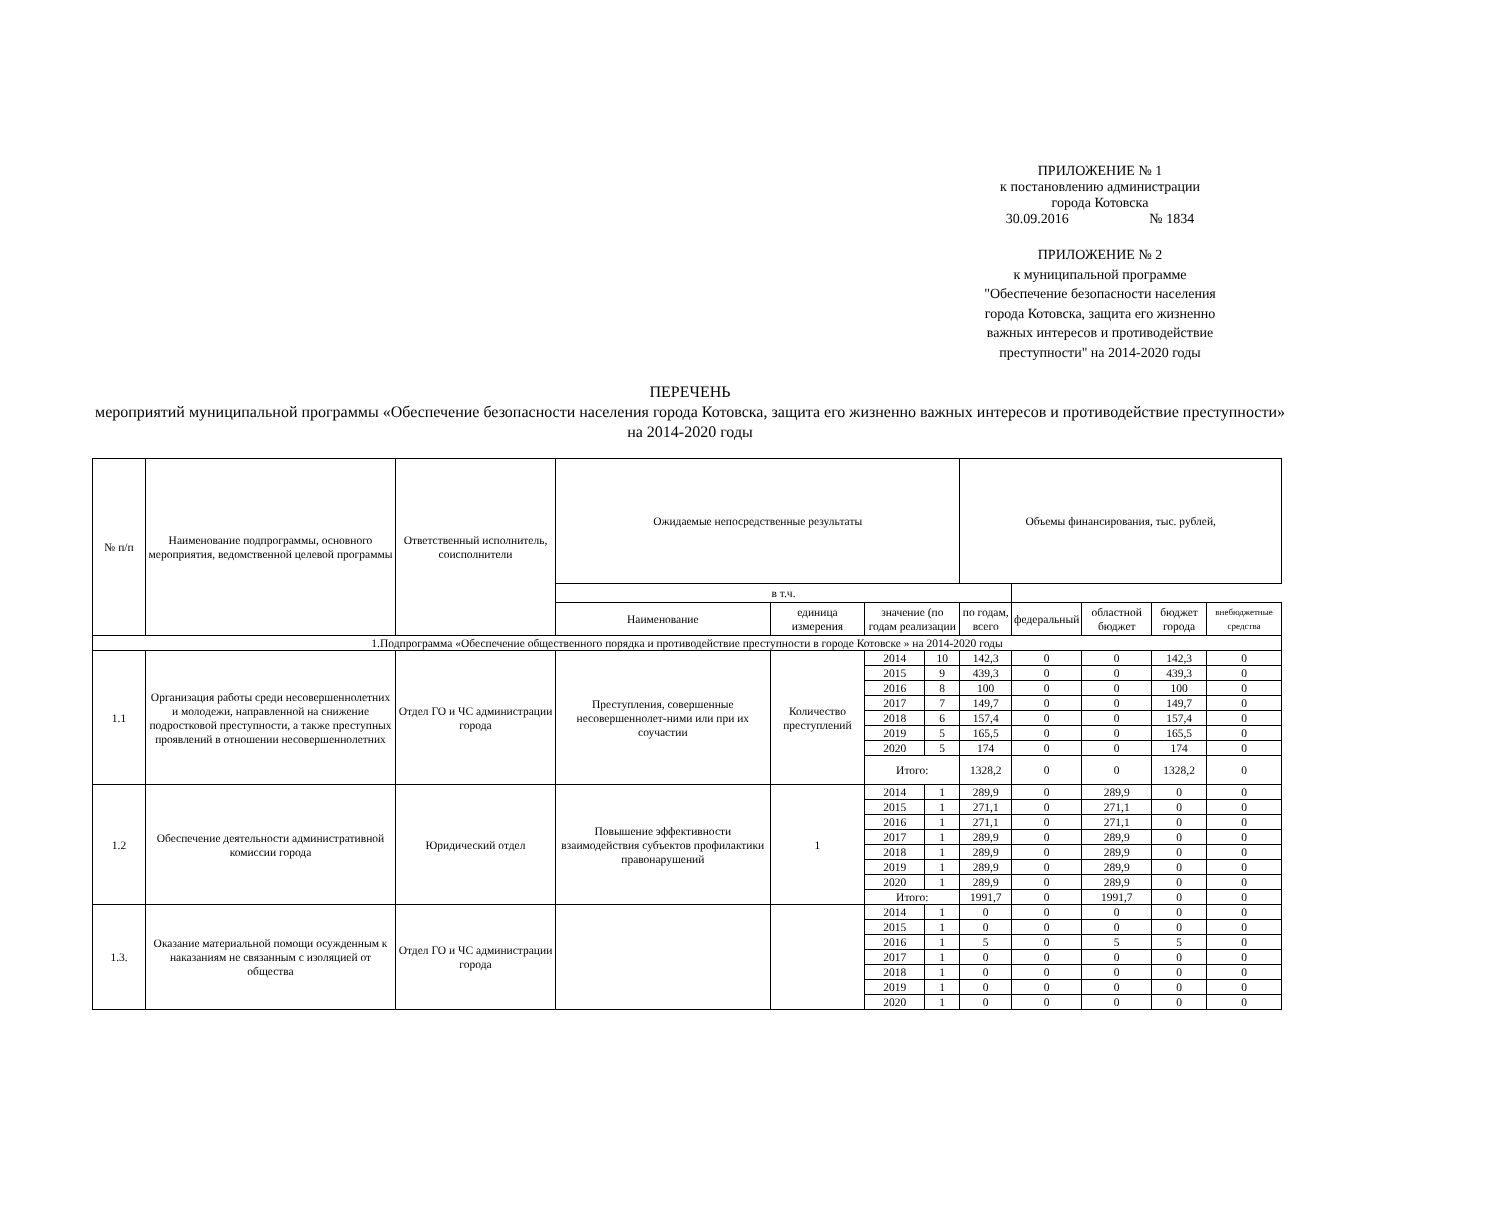ПРИЛОЖЕНИЕ № 1
к постановлению администрации
города Котовска
30.09.2016 № 1834
ПРИЛОЖЕНИЕ № 2
к муниципальной программе
"Обеспечение безопасности населения города Котовска, защита его жизненно важных интересов и противодействие преступности" на 2014-2020 годы
ПЕРЕЧЕНЬ
мероприятий муниципальной программы «Обеспечение безопасности населения города Котовска, защита его жизненно важных интересов и противодействие преступности» на 2014-2020 годы
| № п/п | Наименование подпрограммы, основного мероприятия, ведомственной целевой программы | Ответственный исполнитель, соисполнители | Ожидаемые непосредственные результаты | | | | Объемы финансирования, тыс. рублей, | | | | |
| --- | --- | --- | --- | --- | --- | --- | --- | --- | --- | --- | --- |
| | | | | | | | в т.ч. | | | | |
| | | | Наименование | единица измерения | значение (по годам реализации | | по годам, всего | федеральный | областной бюджет | бюджет города | внебюджетные средства |
| 1.Подпрограмма «Обеспечение общественного порядка и противодействие преступности в городе Котовске » на 2014-2020 годы | | | | | | | | | | | |
| 1.1 | Организация работы среди несовершеннолетних и молодежи, направленной на снижение подростковой преступности, а также преступных проявлений в отношении несовершеннолетних | Отдел ГО и ЧС администрации города | Преступления, совершенные несовершеннолет-ними или при их соучастии | Количество преступлений | 2014 | 10 | 142,3 | 0 | 0 | 142,3 | 0 |
| | | | | | 2015 | 9 | 439,3 | 0 | 0 | 439,3 | 0 |
| | | | | | 2016 | 8 | 100 | 0 | 0 | 100 | 0 |
| | | | | | 2017 | 7 | 149,7 | 0 | 0 | 149,7 | 0 |
| | | | | | 2018 | 6 | 157,4 | 0 | 0 | 157,4 | 0 |
| | | | | | 2019 | 5 | 165,5 | 0 | 0 | 165,5 | 0 |
| | | | | | 2020 | 5 | 174 | 0 | 0 | 174 | 0 |
| | | | | | Итого: | | 1328,2 | 0 | 0 | 1328,2 | 0 |
| 1.2 | Обеспечение деятельности административной комиссии города | Юридический отдел | Повышение эффективности взаимодействия субъектов профилактики правонарушений | 1 | 2014 | 1 | 289,9 | 0 | 289,9 | 0 | 0 |
| | | | | | 2015 | 1 | 271,1 | 0 | 271,1 | 0 | 0 |
| | | | | | 2016 | 1 | 271,1 | 0 | 271,1 | 0 | 0 |
| | | | | | 2017 | 1 | 289,9 | 0 | 289,9 | 0 | 0 |
| | | | | | 2018 | 1 | 289,9 | 0 | 289,9 | 0 | 0 |
| | | | | | 2019 | 1 | 289,9 | 0 | 289,9 | 0 | 0 |
| | | | | | 2020 | 1 | 289,9 | 0 | 289,9 | 0 | 0 |
| | | | | | Итого: | | 1991,7 | 0 | 1991,7 | 0 | 0 |
| 1.3. | Оказание материальной помощи осужденным к наказаниям не связанным с изоляцией от общества | Отдел ГО и ЧС администрации города | | | 2014 | 1 | 0 | 0 | 0 | 0 | 0 |
| | | | | | 2015 | 1 | 0 | 0 | 0 | 0 | 0 |
| | | | | | 2016 | 1 | 5 | 0 | 5 | 5 | 0 |
| | | | | | 2017 | 1 | 0 | 0 | 0 | 0 | 0 |
| | | | | | 2018 | 1 | 0 | 0 | 0 | 0 | 0 |
| | | | | | 2019 | 1 | 0 | 0 | 0 | 0 | 0 |
| | | | | | 2020 | 1 | 0 | 0 | 0 | 0 | 0 |